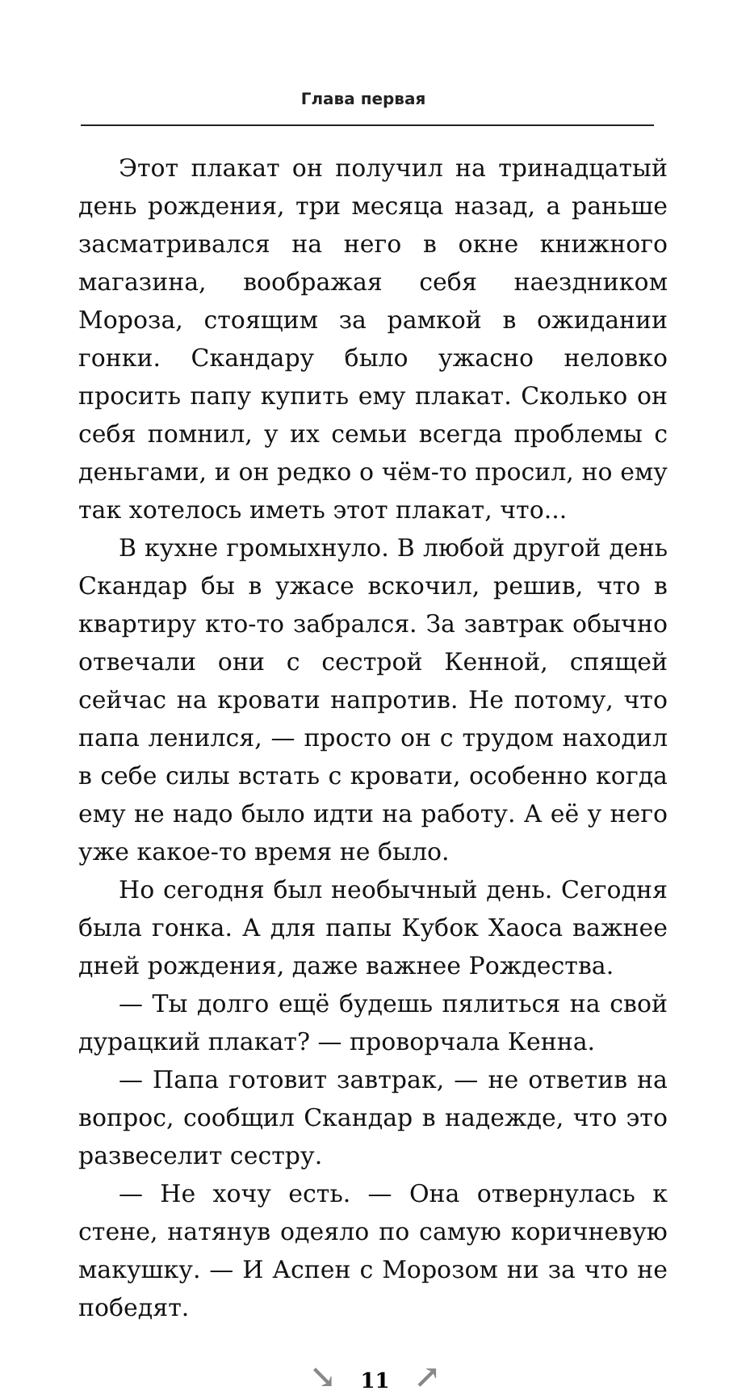Глава первая
Этот плакат он получил на тринадцатый день рождения, три месяца назад, а раньше засматривался на него в окне книжного магазина, воображая себя наездником Мороза, стоящим за рамкой в ожидании гонки. Скандару было ужасно неловко просить папу купить ему плакат. Сколько он себя помнил, у их семьи всегда проблемы с деньгами, и он редко о чём-то просил, но ему так хотелось иметь этот плакат, что...
В кухне громыхнуло. В любой другой день Скандар бы в ужасе вскочил, решив, что в квартиру кто-то забрался. За завтрак обычно отвечали они с сестрой Кенной, спящей сейчас на кровати напротив. Не потому, что папа ленился, — просто он с трудом находил в себе силы встать с кровати, особенно когда ему не надо было идти на работу. А её у него уже какое-то время не было.
Но сегодня был необычный день. Сегодня была гонка. А для папы Кубок Хаоса важнее дней рождения, даже важнее Рождества.
— Ты долго ещё будешь пялиться на свой дурацкий плакат? — проворчала Кенна.
— Папа готовит завтрак, — не ответив на вопрос, сообщил Скандар в надежде, что это развеселит сестру.
— Не хочу есть. — Она отвернулась к стене, натянув одеяло по самую коричневую макушку. — И Аспен с Морозом ни за что не победят.
↘ 11 ↗